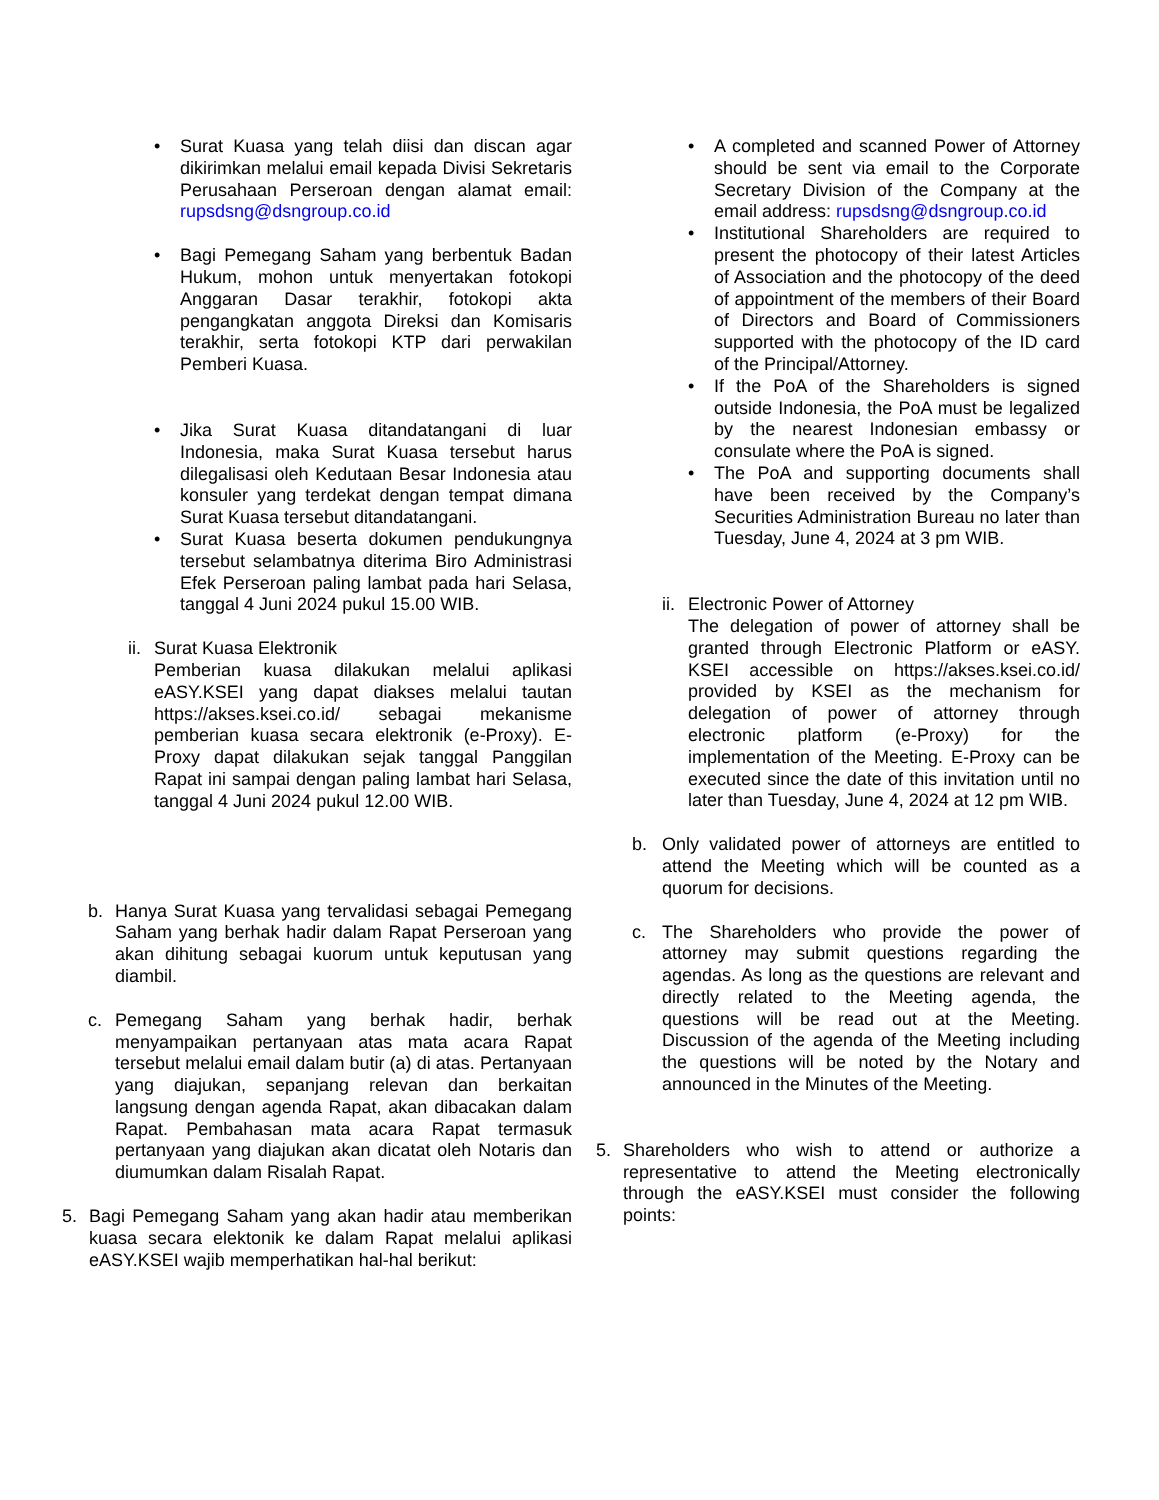• Surat Kuasa yang telah diisi dan discan agar dikirimkan melalui email kepada Divisi Sekretaris Perusahaan Perseroan dengan alamat email: rupsdsng@dsngroup.co.id
• Bagi Pemegang Saham yang berbentuk Badan Hukum, mohon untuk menyertakan fotokopi Anggaran Dasar terakhir, fotokopi akta pengangkatan anggota Direksi dan Komisaris terakhir, serta fotokopi KTP dari perwakilan Pemberi Kuasa.
• Jika Surat Kuasa ditandatangani di luar Indonesia, maka Surat Kuasa tersebut harus dilegalisasi oleh Kedutaan Besar Indonesia atau konsuler yang terdekat dengan tempat dimana Surat Kuasa tersebut ditandatangani.
• Surat Kuasa beserta dokumen pendukungnya tersebut selambatnya diterima Biro Administrasi Efek Perseroan paling lambat pada hari Selasa, tanggal 4 Juni 2024 pukul 15.00 WIB.
ii.
Surat Kuasa Elektronik
Pemberian kuasa dilakukan melalui aplikasi eASY.KSEI yang dapat diakses melalui tautan https://akses.ksei.co.id/ sebagai mekanisme pemberian kuasa secara elektronik (e-Proxy). E-Proxy dapat dilakukan sejak tanggal Panggilan Rapat ini sampai dengan paling lambat hari Selasa, tanggal 4 Juni 2024 pukul 12.00 WIB.
b. Hanya Surat Kuasa yang tervalidasi sebagai Pemegang Saham yang berhak hadir dalam Rapat Perseroan yang akan dihitung sebagai kuorum untuk keputusan yang diambil.
c. Pemegang Saham yang berhak hadir, berhak menyampaikan pertanyaan atas mata acara Rapat tersebut melalui email dalam butir (a) di atas. Pertanyaan yang diajukan, sepanjang relevan dan berkaitan langsung dengan agenda Rapat, akan dibacakan dalam Rapat. Pembahasan mata acara Rapat termasuk pertanyaan yang diajukan akan dicatat oleh Notaris dan diumumkan dalam Risalah Rapat.
5. Bagi Pemegang Saham yang akan hadir atau memberikan kuasa secara elektonik ke dalam Rapat melalui aplikasi eASY.KSEI wajib memperhatikan hal-hal berikut:
• A completed and scanned Power of Attorney should be sent via email to the Corporate Secretary Division of the Company at the email address: rupsdsng@dsngroup.co.id
• Institutional Shareholders are required to present the photocopy of their latest Articles of Association and the photocopy of the deed of appointment of the members of their Board of Directors and Board of Commissioners supported with the photocopy of the ID card of the Principal/Attorney.
• If the PoA of the Shareholders is signed outside Indonesia, the PoA must be legalized by the nearest Indonesian embassy or consulate where the PoA is signed.
• The PoA and supporting documents shall have been received by the Company’s Securities Administration Bureau no later than Tuesday, June 4, 2024 at 3 pm WIB.
ii.
Electronic Power of Attorney
The delegation of power of attorney shall be granted through Electronic Platform or eASY. KSEI accessible on https://akses.ksei.co.id/ provided by KSEI as the mechanism for delegation of power of attorney through electronic platform (e-Proxy) for the implementation of the Meeting. E-Proxy can be executed since the date of this invitation until no later than Tuesday, June 4, 2024 at 12 pm WIB.
b. Only validated power of attorneys are entitled to attend the Meeting which will be counted as a quorum for decisions.
c. The Shareholders who provide the power of attorney may submit questions regarding the agendas. As long as the questions are relevant and directly related to the Meeting agenda, the questions will be read out at the Meeting. Discussion of the agenda of the Meeting including the questions will be noted by the Notary and announced in the Minutes of the Meeting.
5. Shareholders who wish to attend or authorize a representative to attend the Meeting electronically through the eASY.KSEI must consider the following points: